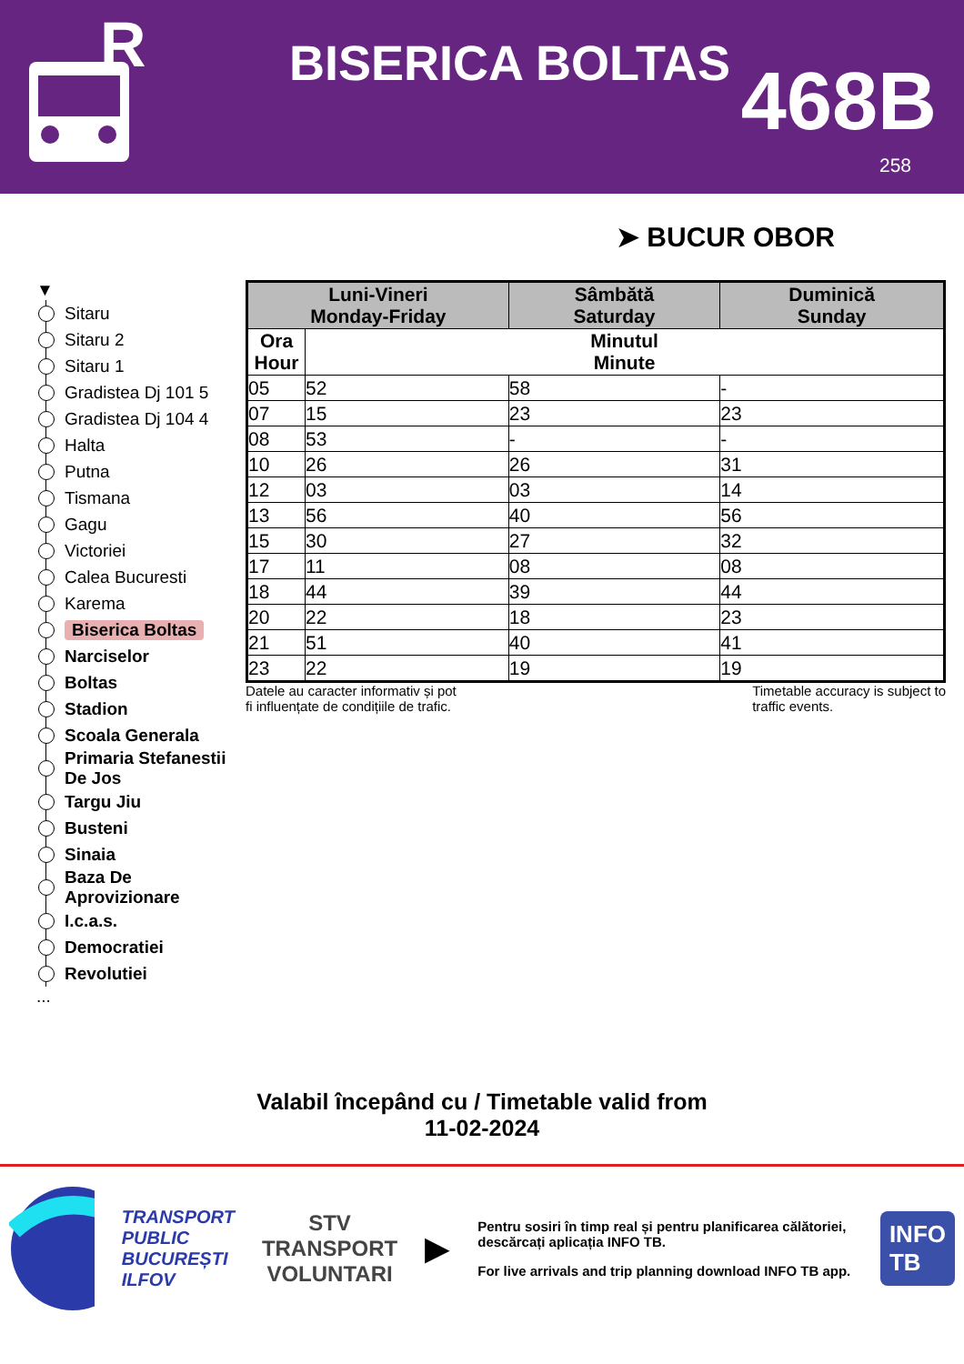R
BISERICA BOLTAS
468B
258
➤ BUCUR OBOR
▼
Sitaru
Sitaru 2
Sitaru 1
Gradistea Dj 101 5
Gradistea Dj 104 4
Halta
Putna
Tismana
Gagu
Victoriei
Calea Bucuresti
Karema
Biserica Boltas
Narciselor
Boltas
Stadion
Scoala Generala
Primaria Stefanestii De Jos
Targu Jiu
Busteni
Sinaia
Baza De Aprovizionare
I.c.a.s.
Democratiei
Revolutiei
...
| Luni-Vineri Monday-Friday | | Sâmbătă Saturday | Duminică Sunday |
| --- | --- | --- | --- |
| Ora Hour | Minutul Minute | | |
| 05 | 52 | 58 | - |
| 07 | 15 | 23 | 23 |
| 08 | 53 | - | - |
| 10 | 26 | 26 | 31 |
| 12 | 03 | 03 | 14 |
| 13 | 56 | 40 | 56 |
| 15 | 30 | 27 | 32 |
| 17 | 11 | 08 | 08 |
| 18 | 44 | 39 | 44 |
| 20 | 22 | 18 | 23 |
| 21 | 51 | 40 | 41 |
| 23 | 22 | 19 | 19 |
Datele au caracter informativ și pot
fi influențate de condițiile de trafic.
Timetable accuracy is subject to
traffic events.
Valabil începând cu / Timetable valid from
11-02-2024
TRANSPORT
PUBLIC
BUCUREȘTI
ILFOV
STV
TRANSPORT
VOLUNTARI
▶
Pentru sosiri în timp real și pentru planificarea călătoriei, descărcați aplicația INFO TB.
For live arrivals and trip planning download INFO TB app.
INFO
TB